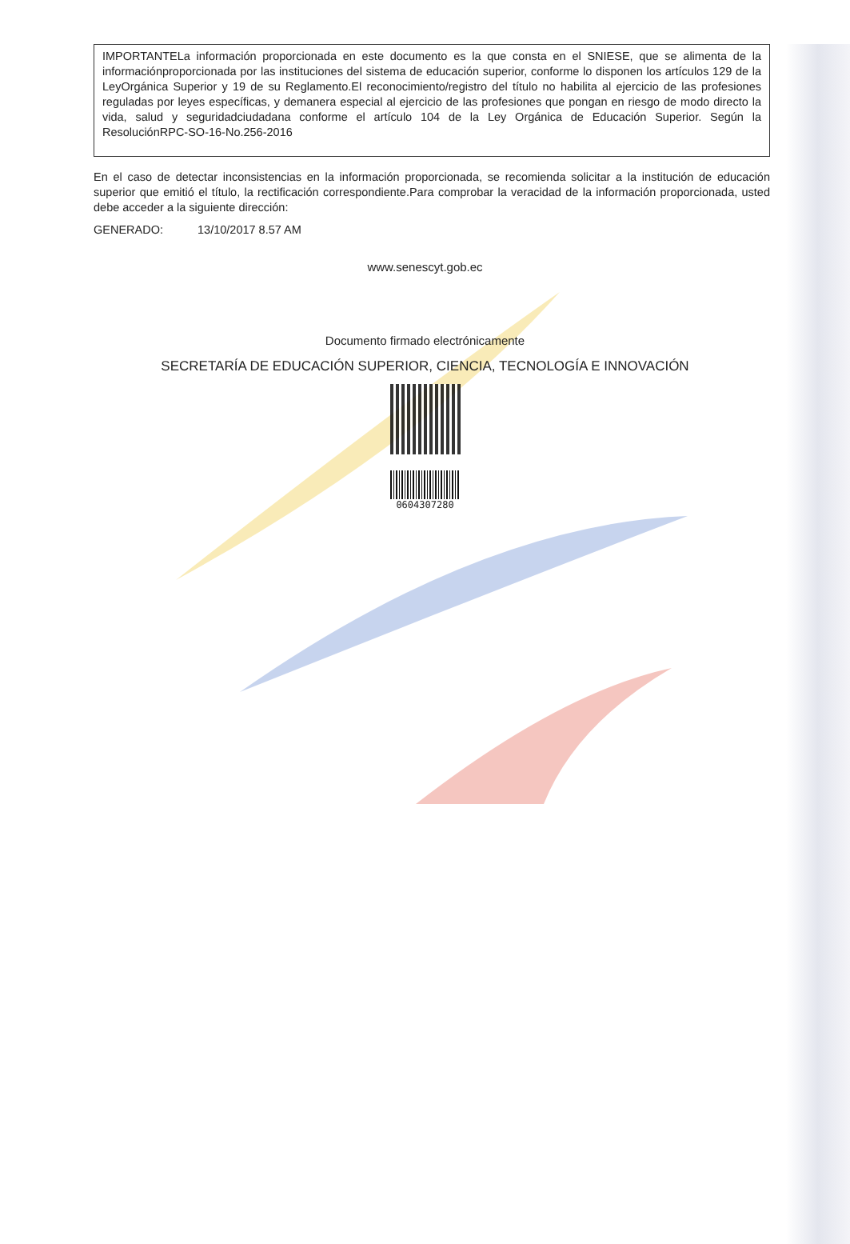IMPORTANTELa información proporcionada en este documento es la que consta en el SNIESE, que se alimenta de la informaciónproporcionada por las instituciones del sistema de educación superior, conforme lo disponen los artículos 129 de la LeyOrgánica Superior y 19 de su Reglamento.El reconocimiento/registro del título no habilita al ejercicio de las profesiones reguladas por leyes específicas, y demanera especial al ejercicio de las profesiones que pongan en riesgo de modo directo la vida, salud y seguridadciudadana conforme el artículo 104 de la Ley Orgánica de Educación Superior. Según la ResoluciónRPC-SO-16-No.256-2016
En el caso de detectar inconsistencias en la información proporcionada, se recomienda solicitar a la institución de educación superior que emitió el título, la rectificación correspondiente.Para comprobar la veracidad de la información proporcionada, usted debe acceder a la siguiente dirección:
GENERADO: 13/10/2017 8.57 AM
www.senescyt.gob.ec
Documento firmado electrónicamente
SECRETARÍA DE EDUCACIÓN SUPERIOR, CIENCIA, TECNOLOGÍA E INNOVACIÓN
0604307280